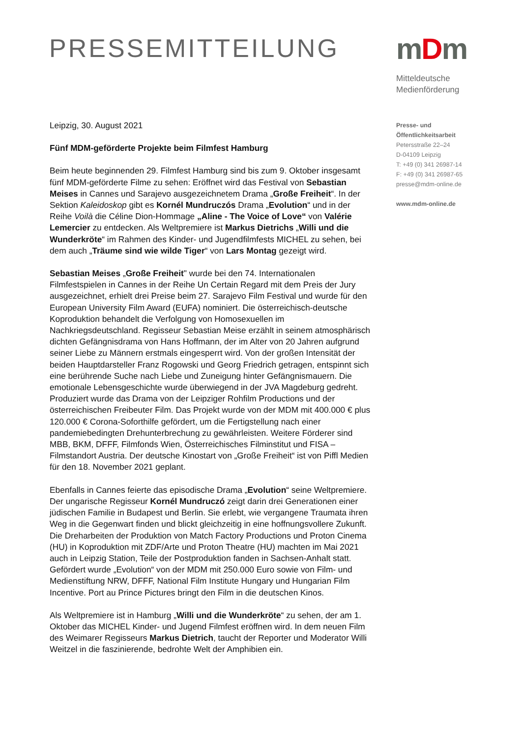PRESSEMITTEILUNG
mDm
Mitteldeutsche
Medienförderung
Presse- und
Öffentlichkeitsarbeit
Petersstraße 22–24
D-04109 Leipzig
T: +49 (0) 341 26987-14
F: +49 (0) 341 26987-65
presse@mdm-online.de
www.mdm-online.de
Leipzig, 30. August 2021
Fünf MDM-geförderte Projekte beim Filmfest Hamburg
Beim heute beginnenden 29. Filmfest Hamburg sind bis zum 9. Oktober insgesamt fünf MDM-geförderte Filme zu sehen: Eröffnet wird das Festival von Sebastian Meises in Cannes und Sarajevo ausgezeichnetem Drama „Große Freiheit“. In der Sektion Kaleidoskop gibt es Kornél Mundruczós Drama „Evolution“ und in der Reihe Voilà die Céline Dion-Hommage „Aline - The Voice of Love“ von Valérie Lemercier zu entdecken. Als Weltpremiere ist Markus Dietrichs „Willi und die Wunderkröte“ im Rahmen des Kinder- und Jugendfilmfests MICHEL zu sehen, bei dem auch „Träume sind wie wilde Tiger“ von Lars Montag gezeigt wird.
Sebastian Meises „Große Freiheit" wurde bei den 74. Internationalen Filmfestspielen in Cannes in der Reihe Un Certain Regard mit dem Preis der Jury ausgezeichnet, erhielt drei Preise beim 27. Sarajevo Film Festival und wurde für den European University Film Award (EUFA) nominiert. Die österreichisch-deutsche Koproduktion behandelt die Verfolgung von Homosexuellen im Nachkriegsdeutschland. Regisseur Sebastian Meise erzählt in seinem atmosphärisch dichten Gefängnisdrama von Hans Hoffmann, der im Alter von 20 Jahren aufgrund seiner Liebe zu Männern erstmals eingesperrt wird. Von der großen Intensität der beiden Hauptdarsteller Franz Rogowski und Georg Friedrich getragen, entspinnt sich eine berührende Suche nach Liebe und Zuneigung hinter Gefängnismauern. Die emotionale Lebensgeschichte wurde überwiegend in der JVA Magdeburg gedreht. Produziert wurde das Drama von der Leipziger Rohfilm Productions und der österreichischen Freibeuter Film. Das Projekt wurde von der MDM mit 400.000 € plus 120.000 € Corona-Soforthilfe gefördert, um die Fertigstellung nach einer pandemiebedingten Drehunterbrechung zu gewährleisten. Weitere Förderer sind MBB, BKM, DFFF, Filmfonds Wien, Österreichisches Filminstitut und FISA – Filmstandort Austria. Der deutsche Kinostart von „Große Freiheit“ ist von Piffl Medien für den 18. November 2021 geplant.
Ebenfalls in Cannes feierte das episodische Drama „Evolution“ seine Weltpremiere. Der ungarische Regisseur Kornél Mundruczó zeigt darin drei Generationen einer jüdischen Familie in Budapest und Berlin. Sie erlebt, wie vergangene Traumata ihren Weg in die Gegenwart finden und blickt gleichzeitig in eine hoffnungsvollere Zukunft. Die Dreharbeiten der Produktion von Match Factory Productions und Proton Cinema (HU) in Koproduktion mit ZDF/Arte und Proton Theatre (HU) machten im Mai 2021 auch in Leipzig Station, Teile der Postproduktion fanden in Sachsen-Anhalt statt. Gefördert wurde „Evolution“ von der MDM mit 250.000 Euro sowie von Film- und Medienstiftung NRW, DFFF, National Film Institute Hungary und Hungarian Film Incentive. Port au Prince Pictures bringt den Film in die deutschen Kinos.
Als Weltpremiere ist in Hamburg „Willi und die Wunderkröte“ zu sehen, der am 1. Oktober das MICHEL Kinder- und Jugend Filmfest eröffnen wird. In dem neuen Film des Weimarer Regisseurs Markus Dietrich, taucht der Reporter und Moderator Willi Weitzel in die faszinierende, bedrohte Welt der Amphibien ein.